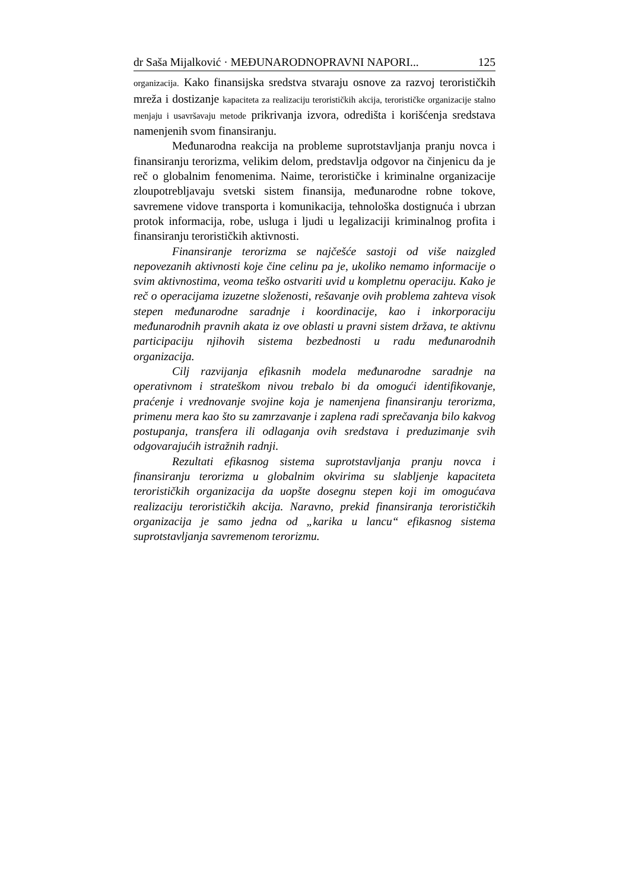dr Saša Mijalković · MEĐUNARODNOPRAVNI NAPORI... 125
organizacija. Kako finansijska sredstva stvaraju osnove za razvoj terorističkih mreža i dostizanje kapaciteta za realizaciju terorističkih akcija, terorističke organizacije stalno menjaju i usavršavaju metode prikrivanja izvora, odredišta i korišćenja sredstava namenjenih svom finansiranju.
Međunarodna reakcija na probleme suprotstavljanja pranju novca i finansiranju terorizma, velikim delom, predstavlja odgovor na činjenicu da je reč o globalnim fenomenima. Naime, terorističke i kriminalne organizacije zloupotrebljavaju svetski sistem finansija, međunarodne robne tokove, savremene vidove transporta i komunikacija, tehnološka dostignuća i ubrzan protok informacija, robe, usluga i ljudi u legalizaciji kriminalnog profita i finansiranju terorističkih aktivnosti.
Finansiranje terorizma se najčešće sastoji od više naizgled nepovezanih aktivnosti koje čine celinu pa je, ukoliko nemamo informacije o svim aktivnostima, veoma teško ostvariti uvid u kompletnu operaciju. Kako je reč o operacijama izuzetne složenosti, rešavanje ovih problema zahteva visok stepen međunarodne saradnje i koordinacije, kao i inkorporaciju međunarodnih pravnih akata iz ove oblasti u pravni sistem država, te aktivnu participaciju njihovih sistema bezbednosti u radu međunarodnih organizacija.
Cilj razvijanja efikasnih modela međunarodne saradnje na operativnom i strateškom nivou trebalo bi da omogući identifikovanje, praćenje i vrednovanje svojine koja je namenjena finansiranju terorizma, primenu mera kao što su zamrzavanje i zaplena radi sprečavanja bilo kakvog postupanja, transfera ili odlaganja ovih sredstava i preduzimanje svih odgovarajućih istražnih radnji.
Rezultati efikasnog sistema suprotstavljanja pranju novca i finansiranju terorizma u globalnim okvirima su slabljenje kapaciteta terorističkih organizacija da uopšte dosegnu stepen koji im omogućava realizaciju terorističkih akcija. Naravno, prekid finansiranja terorističkih organizacija je samo jedna od „karika u lancu“ efikasnog sistema suprotstavljanja savremenom terorizmu.